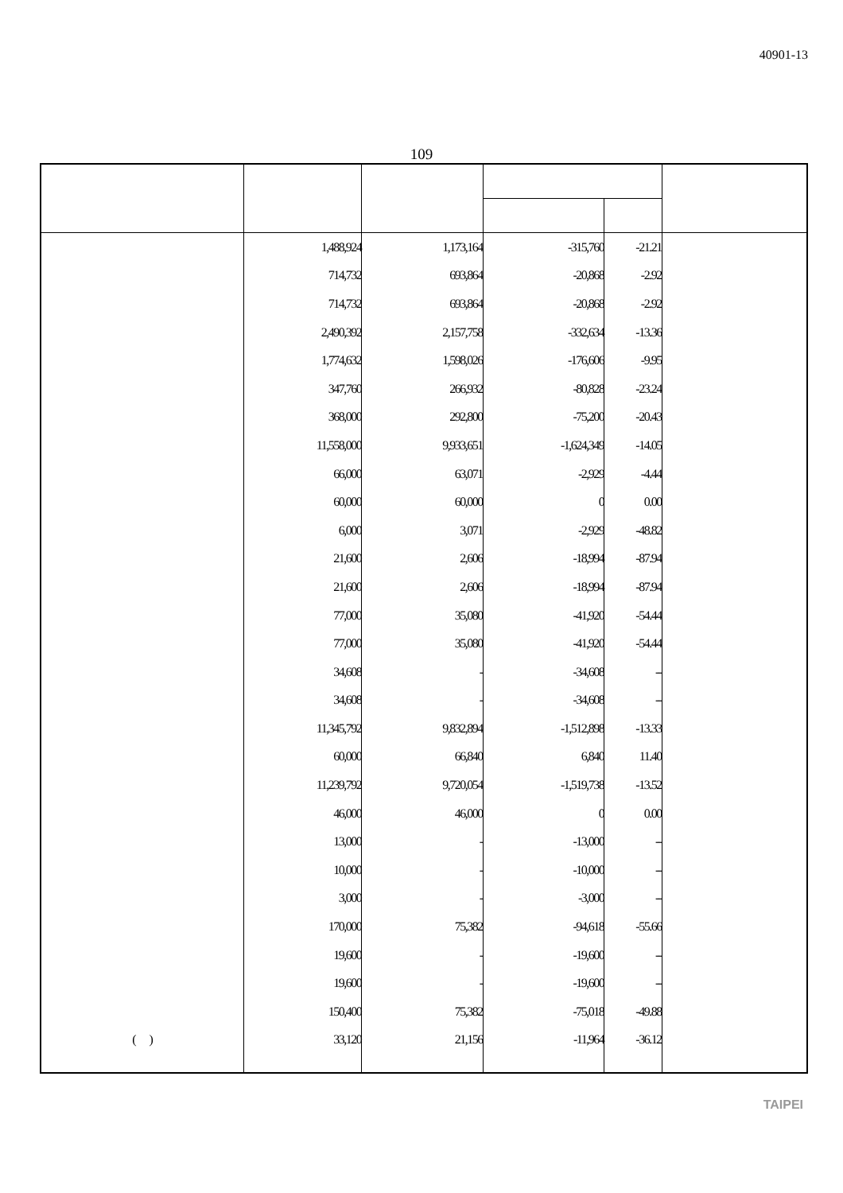40901-13
109
| | 1,488,924 | 1,173,164 | -315,760 | -21.21 | |
| | 714,732 | 693,864 | -20,868 | -2.92 | |
| | 714,732 | 693,864 | -20,868 | -2.92 | |
| | 2,490,392 | 2,157,758 | -332,634 | -13.36 | |
| | 1,774,632 | 1,598,026 | -176,606 | -9.95 | |
| | 347,760 | 266,932 | -80,828 | -23.24 | |
| | 368,000 | 292,800 | -75,200 | -20.43 | |
| | 11,558,000 | 9,933,651 | -1,624,349 | -14.05 | |
| | 66,000 | 63,071 | -2,929 | -4.44 | |
| | 60,000 | 60,000 | 0 | 0.00 | |
| | 6,000 | 3,071 | -2,929 | -48.82 | |
| | 21,600 | 2,606 | -18,994 | -87.94 | |
| | 21,600 | 2,606 | -18,994 | -87.94 | |
| | 77,000 | 35,080 | -41,920 | -54.44 | |
| | 77,000 | 35,080 | -41,920 | -54.44 | |
| | 34,608 | - | -34,608 | -- | |
| | 34,608 | - | -34,608 | -- | |
| | 11,345,792 | 9,832,894 | -1,512,898 | -13.33 | |
| | 60,000 | 66,840 | 6,840 | 11.40 | |
| | 11,239,792 | 9,720,054 | -1,519,738 | -13.52 | |
| | 46,000 | 46,000 | 0 | 0.00 | |
| | 13,000 | - | -13,000 | -- | |
| | 10,000 | - | -10,000 | -- | |
| | 3,000 | - | -3,000 | -- | |
| | 170,000 | 75,382 | -94,618 | -55.66 | |
| | 19,600 | - | -19,600 | -- | |
| | 19,600 | - | -19,600 | -- | |
| | 150,400 | 75,382 | -75,018 | -49.88 | |
| ( ) | 33,120 | 21,156 | -11,964 | -36.12 | |
TAIPEI